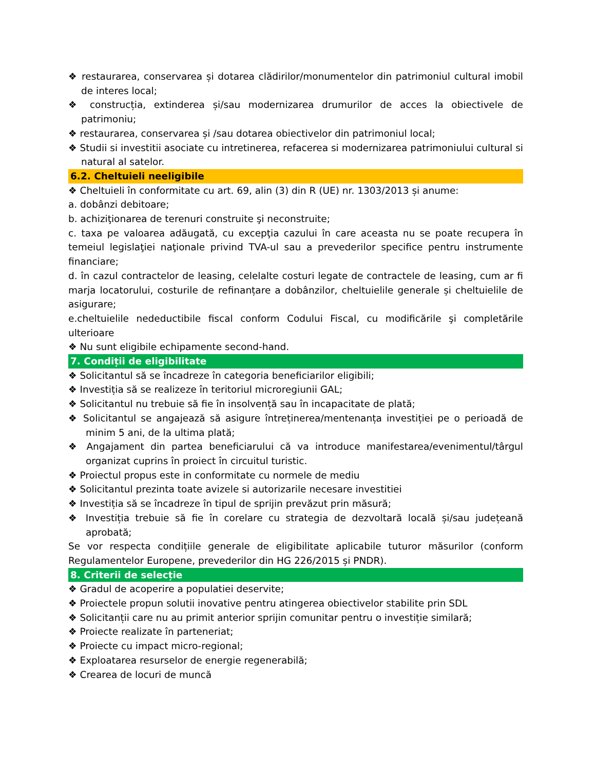❖ restaurarea, conservarea și dotarea clădirilor/monumentelor din patrimoniul cultural imobil de interes local;
❖ construcția, extinderea și/sau modernizarea drumurilor de acces la obiectivele de patrimoniu;
❖ restaurarea, conservarea și /sau dotarea obiectivelor din patrimoniul local;
❖ Studii si investitii asociate cu intretinerea, refacerea si modernizarea patrimoniului cultural si natural al satelor.
6.2. Cheltuieli neeligibile
❖ Cheltuieli în conformitate cu art. 69, alin (3) din R (UE) nr. 1303/2013 și anume:
a. dobânzi debitoare;
b. achiziţionarea de terenuri construite şi neconstruite;
c. taxa pe valoarea adăugată, cu excepţia cazului în care aceasta nu se poate recupera în temeiul legislaţiei naţionale privind TVA-ul sau a prevederilor specifice pentru instrumente financiare;
d. în cazul contractelor de leasing, celelalte costuri legate de contractele de leasing, cum ar fi marja locatorului, costurile de refinanțare a dobânzilor, cheltuielile generale și cheltuielile de asigurare;
e.cheltuielile nedeductibile fiscal conform Codului Fiscal, cu modificările şi completările ulterioare
❖ Nu sunt eligibile echipamente second-hand.
7. Condiții de eligibilitate
❖ Solicitantul să se încadreze în categoria beneficiarilor eligibili;
❖ Investiția să se realizeze în teritoriul microregiunii GAL;
❖ Solicitantul nu trebuie să fie în insolvență sau în incapacitate de plată;
❖ Solicitantul se angajează să asigure întreținerea/mentenanța investiției pe o perioadă de minim 5 ani, de la ultima plată;
❖ Angajament din partea beneficiarului că va introduce manifestarea/evenimentul/târgul organizat cuprins în proiect în circuitul turistic.
❖ Proiectul propus este in conformitate cu normele de mediu
❖ Solicitantul prezinta toate avizele si autorizarile necesare investitiei
❖ Investiția să se încadreze în tipul de sprijin prevăzut prin măsură;
❖ Investiția trebuie să fie în corelare cu strategia de dezvoltară locală și/sau județeană aprobată;
Se vor respecta condițiile generale de eligibilitate aplicabile tuturor măsurilor (conform Regulamentelor Europene, prevederilor din HG 226/2015 și PNDR).
8. Criterii de selecție
❖ Gradul de acoperire a populatiei deservite;
❖ Proiectele propun solutii inovative pentru atingerea obiectivelor stabilite prin SDL
❖ Solicitanții care nu au primit anterior sprijin comunitar pentru o investiție similară;
❖ Proiecte realizate în parteneriat;
❖ Proiecte cu impact micro-regional;
❖ Exploatarea resurselor de energie regenerabilă;
❖ Crearea de locuri de muncă